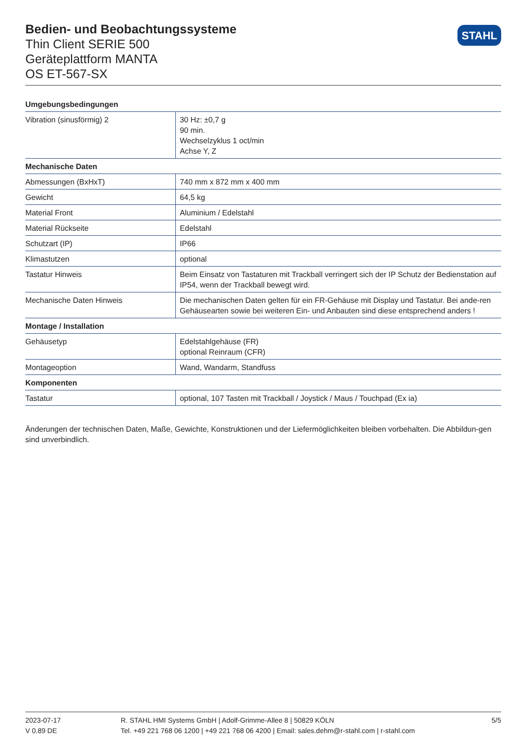Bedien- und Beobachtungssysteme
Thin Client SERIE 500
Geräteplattform MANTA
OS ET-567-SX
STAHL
| Umgebungsbedingungen | |
| --- | --- |
| Vibration (sinusförmig) 2 | 30 Hz: ±0,7 g 90 min. Wechselzyklus 1 oct/min Achse Y, Z |
| Mechanische Daten | |
| Abmessungen (BxHxT) | 740 mm x 872 mm x 400 mm |
| Gewicht | 64,5 kg |
| Material Front | Aluminium / Edelstahl |
| Material Rückseite | Edelstahl |
| Schutzart (IP) | IP66 |
| Klimastutzen | optional |
| Tastatur Hinweis | Beim Einsatz von Tastaturen mit Trackball verringert sich der IP Schutz der Bedienstation auf IP54, wenn der Trackball bewegt wird. |
| Mechanische Daten Hinweis | Die mechanischen Daten gelten für ein FR-Gehäuse mit Display und Tastatur. Bei ande-ren Gehäusearten sowie bei weiteren Ein- und Anbauten sind diese entsprechend anders ! |
| Montage / Installation | |
| Gehäusetyp | Edelstahlgehäuse (FR) optional Reinraum (CFR) |
| Montageoption | Wand, Wandarm, Standfuss |
| Komponenten | |
| Tastatur | optional, 107 Tasten mit Trackball / Joystick / Maus / Touchpad (Ex ia) |
Änderungen der technischen Daten, Maße, Gewichte, Konstruktionen und der Liefermöglichkeiten bleiben vorbehalten. Die Abbildun-gen sind unverbindlich.
2023-07-17
V 0.89 DE
R. STAHL HMI Systems GmbH | Adolf-Grimme-Allee 8 | 50829 KÖLN
Tel. +49 221 768 06 1200 | +49 221 768 06 4200 | Email: sales.dehm@r-stahl.com | r-stahl.com
5/5